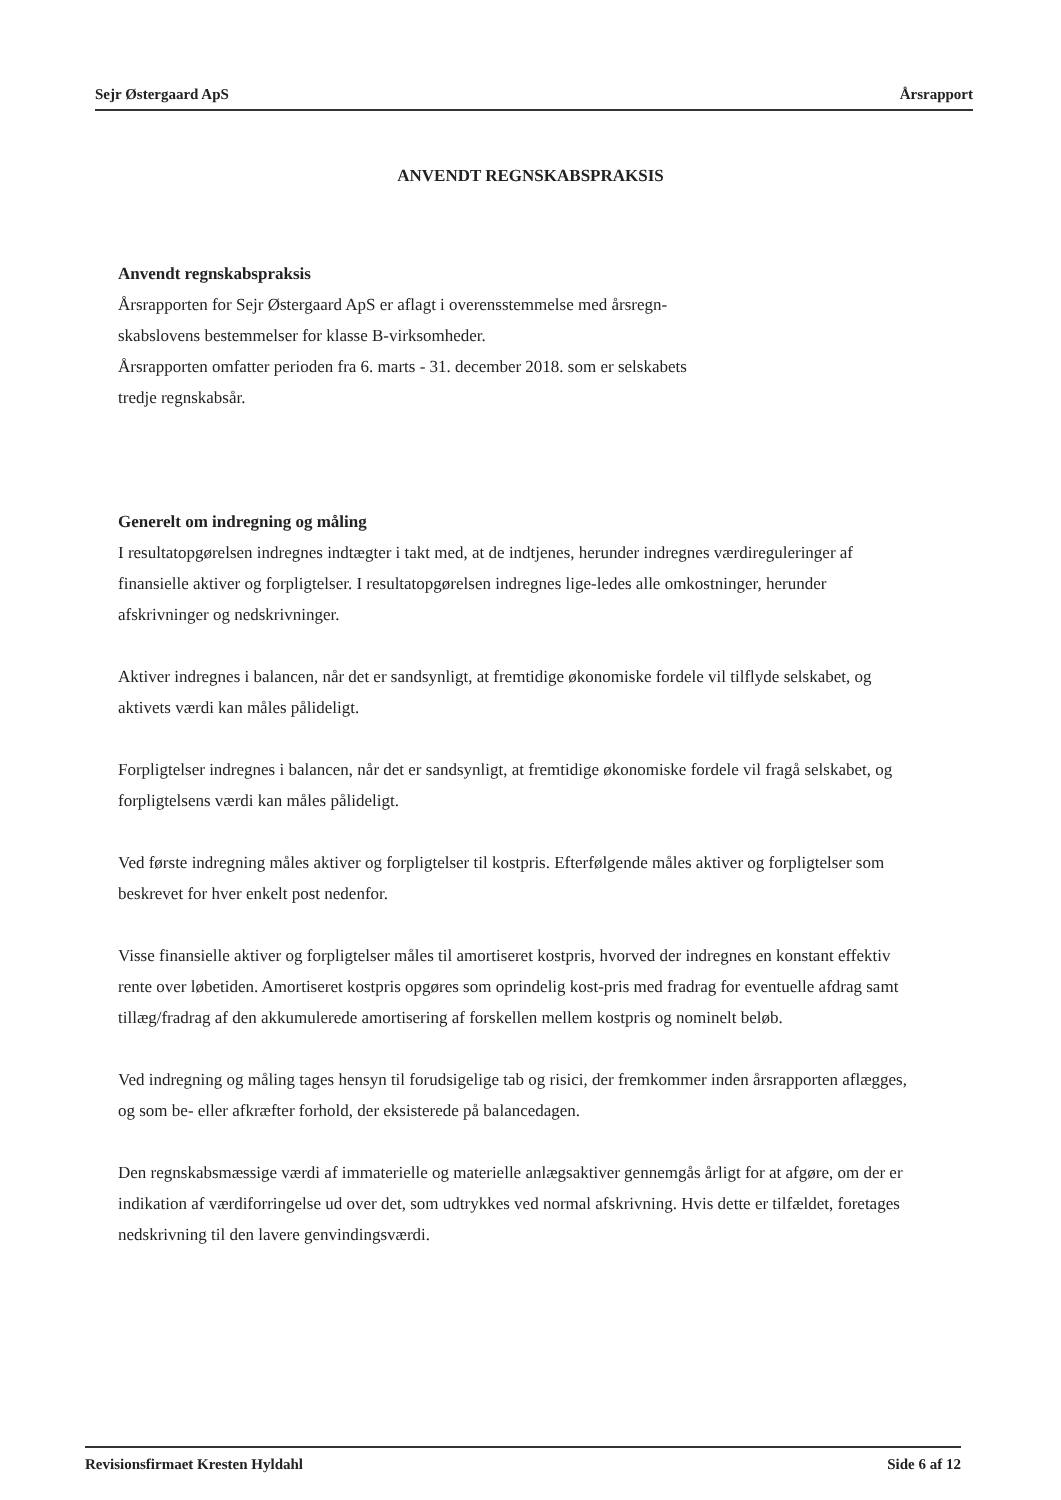Sejr Østergaard ApS Årsrapport
ANVENDT REGNSKABSPRAKSIS
Anvendt regnskabspraksis
Årsrapporten for Sejr Østergaard ApS er aflagt i overensstemmelse med årsregn-
skabslovens bestemmelser for klasse B-virksomheder.
Årsrapporten omfatter perioden fra 6. marts - 31. december 2018. som er selskabets
tredje regnskabsår.
Generelt om indregning og måling
I resultatopgørelsen indregnes indtægter i takt med, at de indtjenes, herunder indregnes værdireguleringer af finansielle aktiver og forpligtelser. I resultatopgørelsen indregnes lige-ledes alle omkostninger, herunder afskrivninger og nedskrivninger.
Aktiver indregnes i balancen, når det er sandsynligt, at fremtidige økonomiske fordele vil tilflyde selskabet, og aktivets værdi kan måles pålideligt.
Forpligtelser indregnes i balancen, når det er sandsynligt, at fremtidige økonomiske fordele vil fragå selskabet, og forpligtelsens værdi kan måles pålideligt.
Ved første indregning måles aktiver og forpligtelser til kostpris. Efterfølgende måles aktiver og forpligtelser som beskrevet for hver enkelt post nedenfor.
Visse finansielle aktiver og forpligtelser måles til amortiseret kostpris, hvorved der indregnes en konstant effektiv rente over løbetiden. Amortiseret kostpris opgøres som oprindelig kost-pris med fradrag for eventuelle afdrag samt tillæg/fradrag af den akkumulerede amortisering af forskellen mellem kostpris og nominelt beløb.
Ved indregning og måling tages hensyn til forudsigelige tab og risici, der fremkommer inden årsrapporten aflægges, og som be- eller afkræfter forhold, der eksisterede på balancedagen.
Den regnskabsmæssige værdi af immaterielle og materielle anlægsaktiver gennemgås årligt for at afgøre, om der er indikation af værdiforringelse ud over det, som udtrykkes ved normal afskrivning. Hvis dette er tilfældet, foretages nedskrivning til den lavere genvindingsværdi.
Revisionsfirmaet Kresten Hyldahl Side 6 af 12